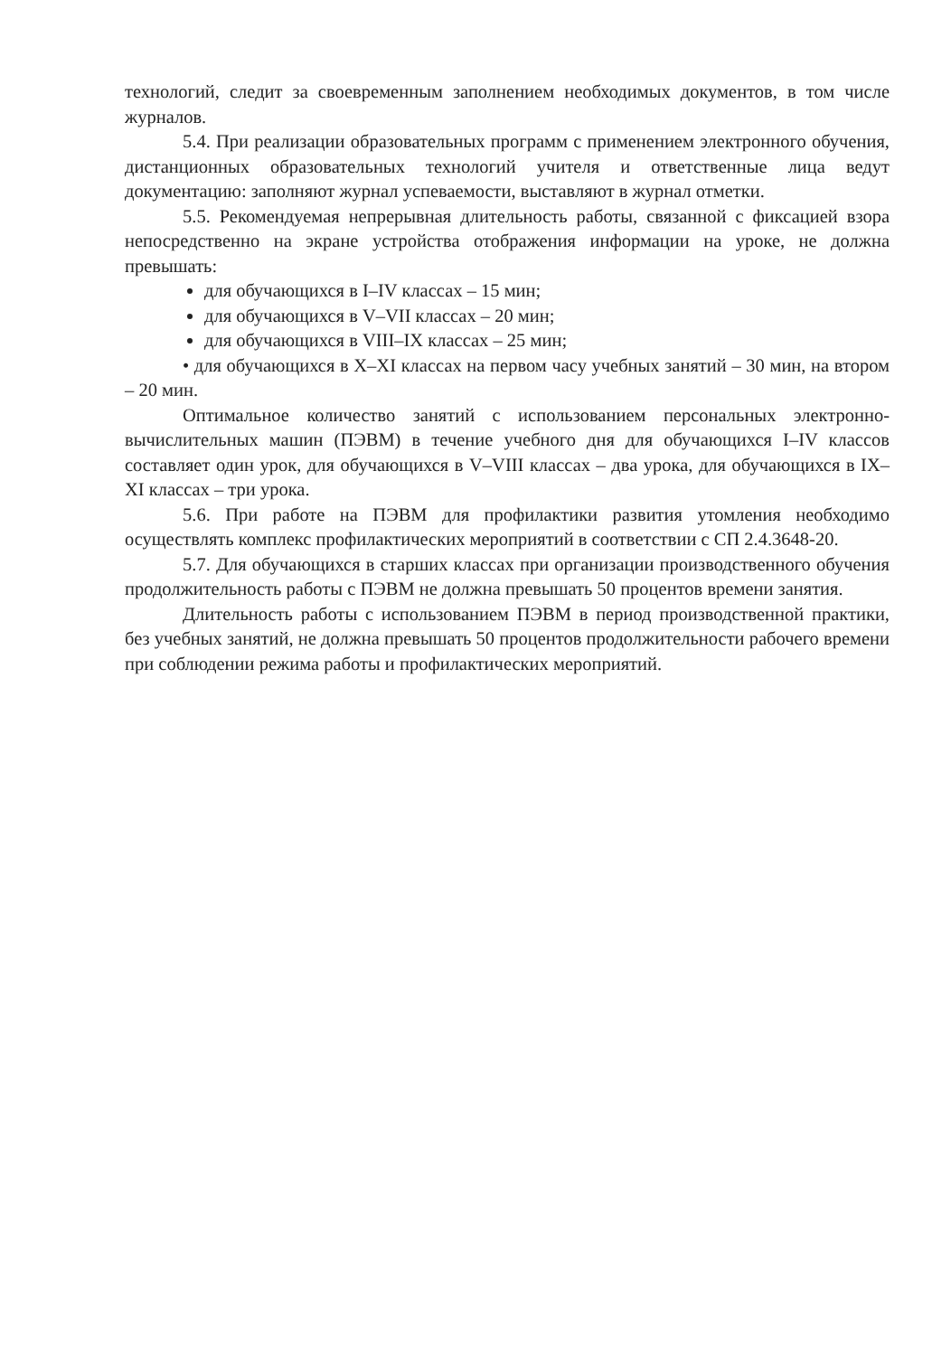технологий, следит за своевременным заполнением необходимых документов, в том числе журналов.
5.4. При реализации образовательных программ с применением электронного обучения, дистанционных образовательных технологий учителя и ответственные лица ведут документацию: заполняют журнал успеваемости, выставляют в журнал отметки.
5.5. Рекомендуемая непрерывная длительность работы, связанной с фиксацией взора непосредственно на экране устройства отображения информации на уроке, не должна превышать:
для обучающихся в I–IV классах – 15 мин;
для обучающихся в V–VII классах – 20 мин;
для обучающихся в VIII–IX классах – 25 мин;
• для обучающихся в X–XI классах на первом часу учебных занятий – 30 мин, на втором – 20 мин.
Оптимальное количество занятий с использованием персональных электронно-вычислительных машин (ПЭВМ) в течение учебного дня для обучающихся I–IV классов составляет один урок, для обучающихся в V–VIII классах – два урока, для обучающихся в IX–XI классах – три урока.
5.6. При работе на ПЭВМ для профилактики развития утомления необходимо осуществлять комплекс профилактических мероприятий в соответствии с СП 2.4.3648-20.
5.7. Для обучающихся в старших классах при организации производственного обучения продолжительность работы с ПЭВМ не должна превышать 50 процентов времени занятия.
Длительность работы с использованием ПЭВМ в период производственной практики, без учебных занятий, не должна превышать 50 процентов продолжительности рабочего времени при соблюдении режима работы и профилактических мероприятий.